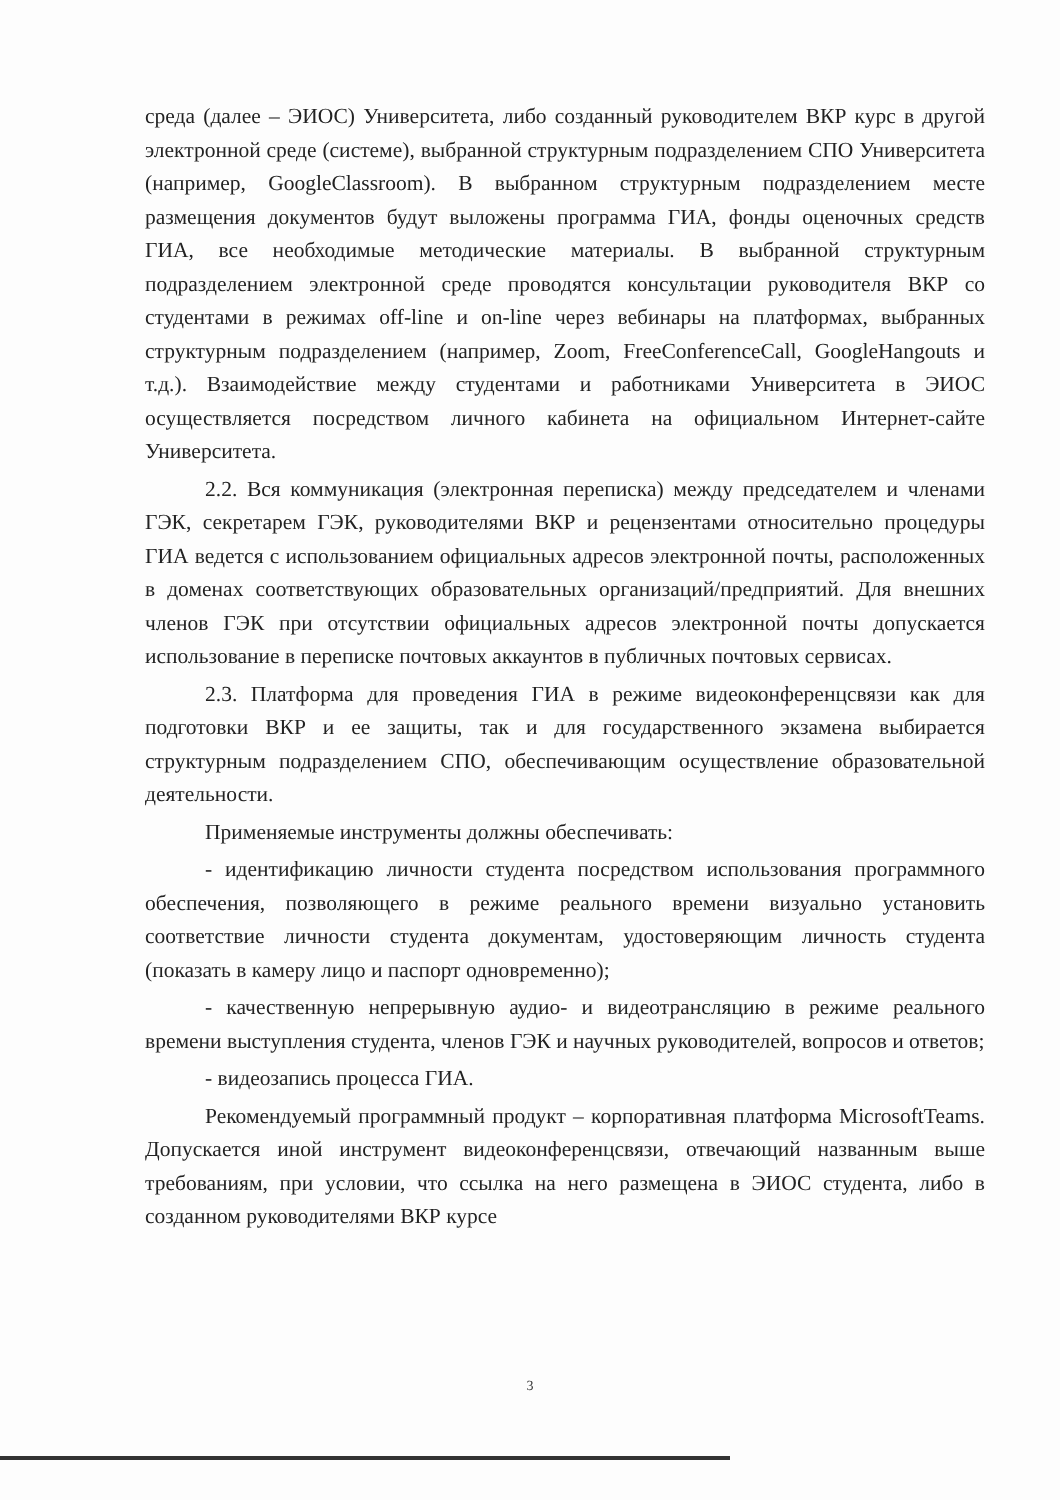среда (далее – ЭИОС) Университета, либо созданный руководителем ВКР курс в другой электронной среде (системе), выбранной структурным подразделением СПО Университета (например, GoogleClassroom). В выбранном структурным подразделением месте размещения документов будут выложены программа ГИА, фонды оценочных средств ГИА, все необходимые методические материалы. В выбранной структурным подразделением электронной среде проводятся консультации руководителя ВКР со студентами в режимах off-line и on-line через вебинары на платформах, выбранных структурным подразделением (например, Zoom, FreeConferenceCall, GoogleHangouts и т.д.). Взаимодействие между студентами и работниками Университета в ЭИОС осуществляется посредством личного кабинета на официальном Интернет-сайте Университета.
2.2. Вся коммуникация (электронная переписка) между председателем и членами ГЭК, секретарем ГЭК, руководителями ВКР и рецензентами относительно процедуры ГИА ведется с использованием официальных адресов электронной почты, расположенных в доменах соответствующих образовательных организаций/предприятий. Для внешних членов ГЭК при отсутствии официальных адресов электронной почты допускается использование в переписке почтовых аккаунтов в публичных почтовых сервисах.
2.3. Платформа для проведения ГИА в режиме видеоконференцсвязи как для подготовки ВКР и ее защиты, так и для государственного экзамена выбирается структурным подразделением СПО, обеспечивающим осуществление образовательной деятельности.
Применяемые инструменты должны обеспечивать:
- идентификацию личности студента посредством использования программного обеспечения, позволяющего в режиме реального времени визуально установить соответствие личности студента документам, удостоверяющим личность студента (показать в камеру лицо и паспорт одновременно);
- качественную непрерывную аудио- и видеотрансляцию в режиме реального времени выступления студента, членов ГЭК и научных руководителей, вопросов и ответов;
- видеозапись процесса ГИА.
Рекомендуемый программный продукт – корпоративная платформа MicrosoftTeams. Допускается иной инструмент видеоконференцсвязи, отвечающий названным выше требованиям, при условии, что ссылка на него размещена в ЭИОС студента, либо в созданном руководителями ВКР курсе
3